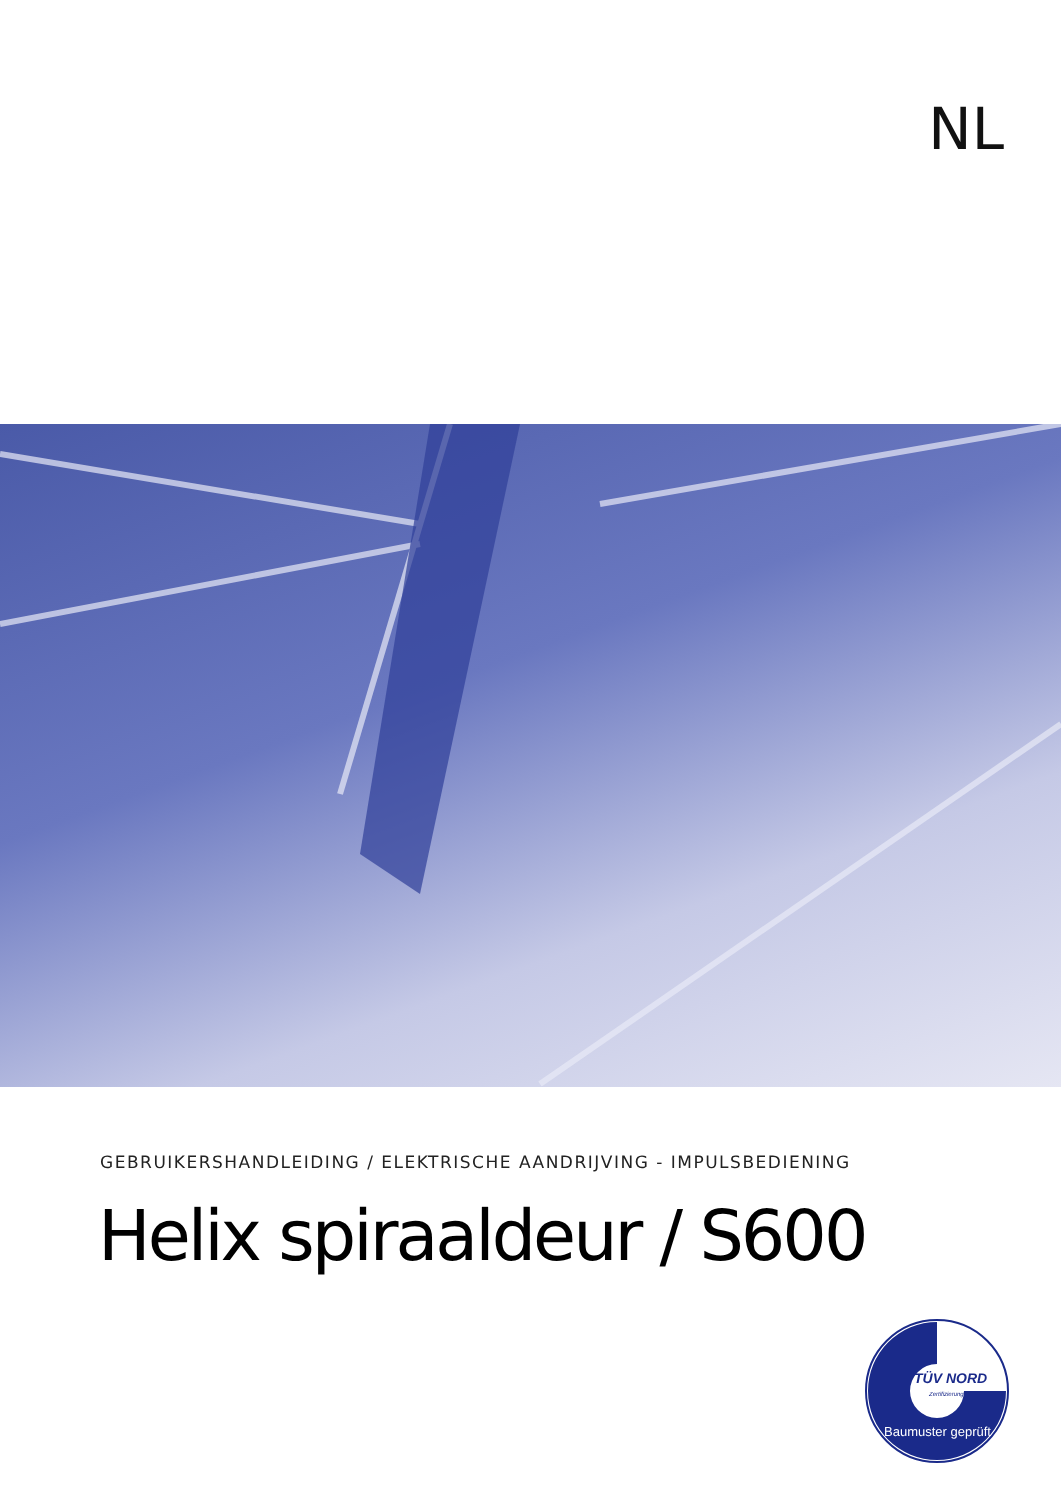NL
GEBRUIKERSHANDLEIDING / ELEKTRISCHE AANDRIJVING - IMPULSBEDIENING
Helix spiraaldeur / S600
TÜV NORD
Zertifizierung
Baumuster geprüft